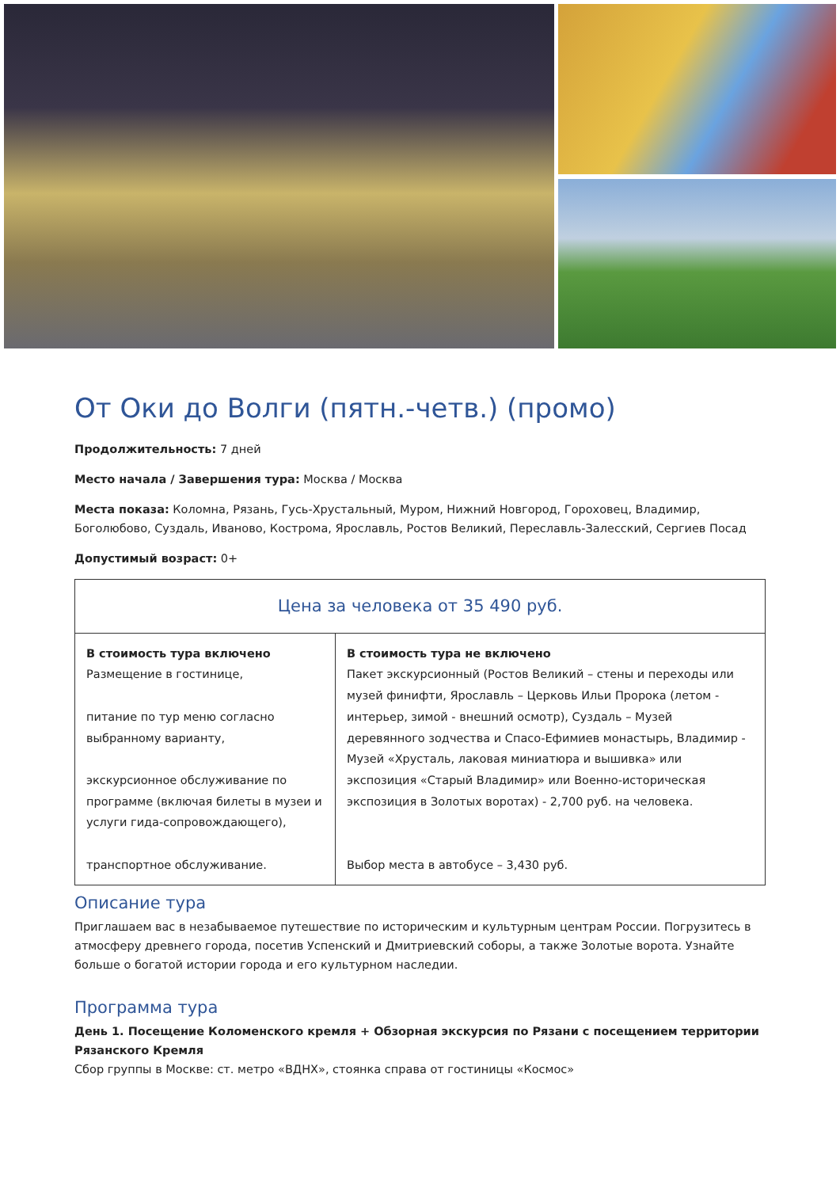От Оки до Волги (пятн.-четв.) (промо)
Продолжительность: 7 дней
Место начала / Завершения тура: Москва / Москва
Места показа: Коломна, Рязань, Гусь-Хрустальный, Муром, Нижний Новгород, Гороховец, Владимир, Боголюбово, Суздаль, Иваново, Кострома, Ярославль, Ростов Великий, Переславль-Залесский, Сергиев Посад
Допустимый возраст: 0+
| Цена за человека от 35 490 руб. | |
| --- | --- |
| В стоимость тура включено Размещение в гостинице, питание по тур меню согласно выбранному варианту, экскурсионное обслуживание по программе (включая билеты в музеи и услуги гида-сопровождающего), транспортное обслуживание. | В стоимость тура не включено Пакет экскурсионный (Ростов Великий – стены и переходы или музей финифти, Ярославль – Церковь Ильи Пророка (летом - интерьер, зимой - внешний осмотр), Суздаль – Музей деревянного зодчества и Спасо-Ефимиев монастырь, Владимир - Музей «Хрусталь, лаковая миниатюра и вышивка» или экспозиция «Старый Владимир» или Военно-историческая экспозиция в Золотых воротах) - 2,700 руб. на человека. Выбор места в автобусе – 3,430 руб. |
Описание тура
Приглашаем вас в незабываемое путешествие по историческим и культурным центрам России. Погрузитесь в атмосферу древнего города, посетив Успенский и Дмитриевский соборы, а также Золотые ворота. Узнайте больше о богатой истории города и его культурном наследии.
Программа тура
День 1. Посещение Коломенского кремля + Обзорная экскурсия по Рязани с посещением территории Рязанского Кремля
Сбор группы в Москве: ст. метро «ВДНХ», стоянка справа от гостиницы «Космос»